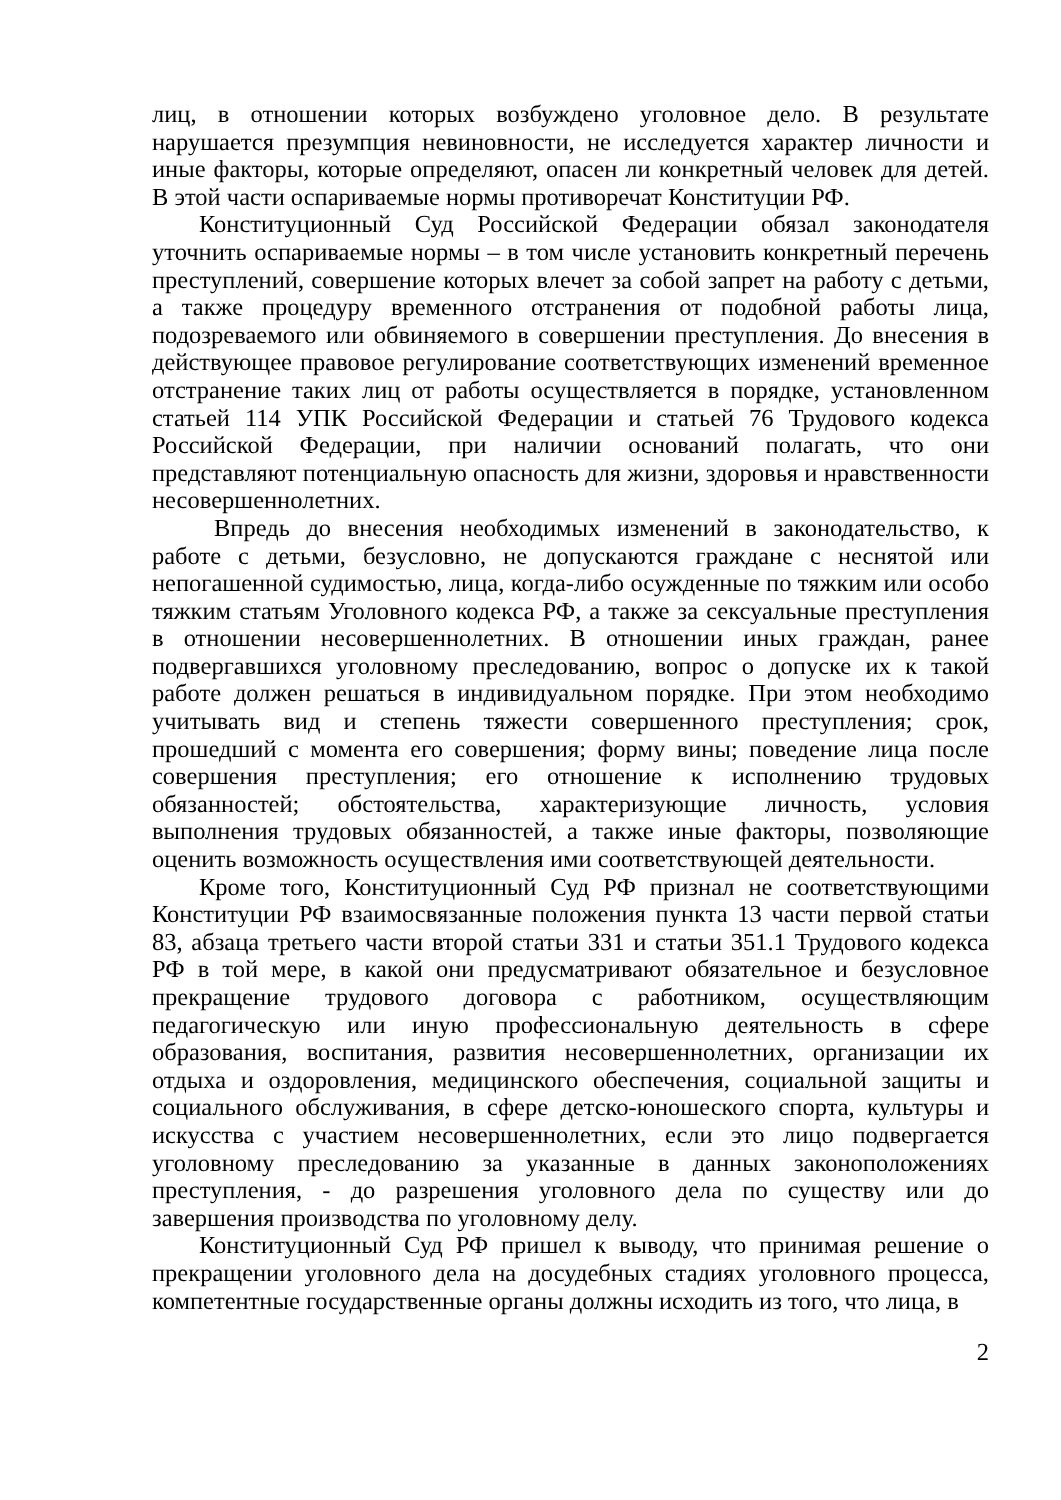лиц, в отношении которых возбуждено уголовное дело. В результате нарушается презумпция невиновности, не исследуется характер личности и иные факторы, которые определяют, опасен ли конкретный человек для детей. В этой части оспариваемые нормы противоречат Конституции РФ.
Конституционный Суд Российской Федерации обязал законодателя уточнить оспариваемые нормы – в том числе установить конкретный перечень преступлений, совершение которых влечет за собой запрет на работу с детьми, а также процедуру временного отстранения от подобной работы лица, подозреваемого или обвиняемого в совершении преступления. До внесения в действующее правовое регулирование соответствующих изменений временное отстранение таких лиц от работы осуществляется в порядке, установленном статьей 114 УПК Российской Федерации и статьей 76 Трудового кодекса Российской Федерации, при наличии оснований полагать, что они представляют потенциальную опасность для жизни, здоровья и нравственности несовершеннолетних.
Впредь до внесения необходимых изменений в законодательство, к работе с детьми, безусловно, не допускаются граждане с неснятой или непогашенной судимостью, лица, когда-либо осужденные по тяжким или особо тяжким статьям Уголовного кодекса РФ, а также за сексуальные преступления в отношении несовершеннолетних. В отношении иных граждан, ранее подвергавшихся уголовному преследованию, вопрос о допуске их к такой работе должен решаться в индивидуальном порядке. При этом необходимо учитывать вид и степень тяжести совершенного преступления; срок, прошедший с момента его совершения; форму вины; поведение лица после совершения преступления; его отношение к исполнению трудовых обязанностей; обстоятельства, характеризующие личность, условия выполнения трудовых обязанностей, а также иные факторы, позволяющие оценить возможность осуществления ими соответствующей деятельности.
Кроме того, Конституционный Суд РФ признал не соответствующими Конституции РФ взаимосвязанные положения пункта 13 части первой статьи 83, абзаца третьего части второй статьи 331 и статьи 351.1 Трудового кодекса РФ в той мере, в какой они предусматривают обязательное и безусловное прекращение трудового договора с работником, осуществляющим педагогическую или иную профессиональную деятельность в сфере образования, воспитания, развития несовершеннолетних, организации их отдыха и оздоровления, медицинского обеспечения, социальной защиты и социального обслуживания, в сфере детско-юношеского спорта, культуры и искусства с участием несовершеннолетних, если это лицо подвергается уголовному преследованию за указанные в данных законоположениях преступления, - до разрешения уголовного дела по существу или до завершения производства по уголовному делу.
Конституционный Суд РФ пришел к выводу, что принимая решение о прекращении уголовного дела на досудебных стадиях уголовного процесса, компетентные государственные органы должны исходить из того, что лица, в
2